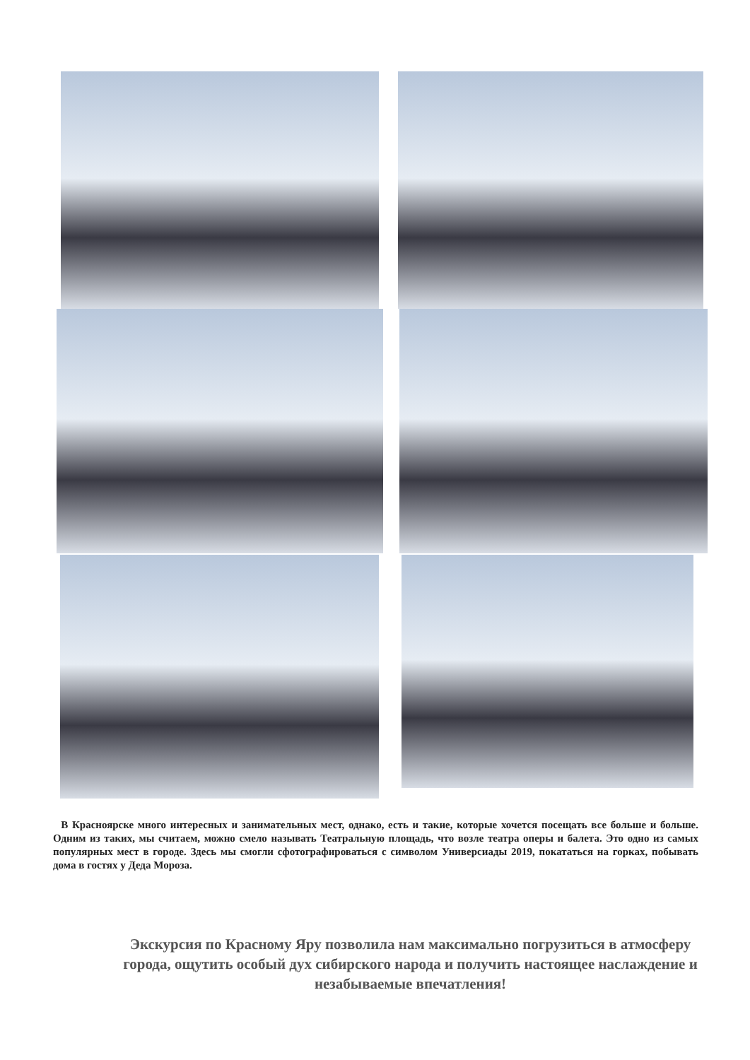В Красноярске много интересных и занимательных мест, однако, есть и такие, которые хочется посещать все больше и больше. Одним из таких, мы считаем, можно смело называть Театральную площадь, что возле театра оперы и балета. Это одно из самых популярных мест в городе. Здесь мы смогли сфотографироваться с символом Универсиады 2019, покататься на горках, побывать дома в гостях у Деда Мороза.
Экскурсия по Красному Яру позволила нам максимально погрузиться в атмосферу города, ощутить особый дух сибирского народа и получить настоящее наслаждение и незабываемые впечатления!